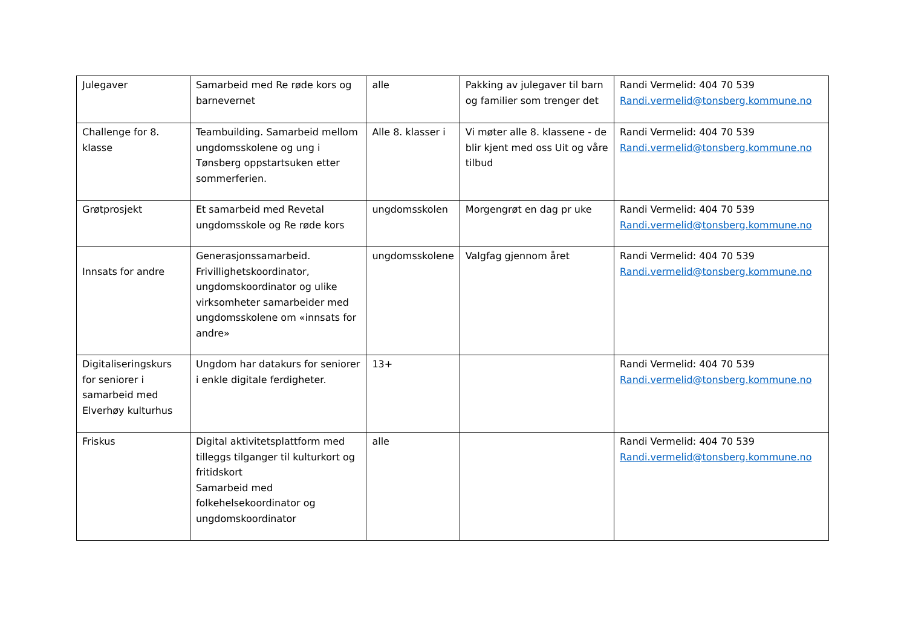| Julegaver | Samarbeid med Re røde kors og barnevernet | alle | Pakking av julegaver til barn og familier som trenger det | Randi Vermelid: 404 70 539 Randi.vermelid@tonsberg.kommune.no |
| Challenge for 8. klasse | Teambuilding. Samarbeid mellom ungdomsskolene og ung i Tønsberg oppstartsuken etter sommerferien. | Alle 8. klasser i | Vi møter alle 8. klassene - de blir kjent med oss Uit og våre tilbud | Randi Vermelid: 404 70 539 Randi.vermelid@tonsberg.kommune.no |
| Grøtprosjekt | Et samarbeid med Revetal ungdomsskole og Re røde kors | ungdomsskolen | Morgengrøt en dag pr uke | Randi Vermelid: 404 70 539 Randi.vermelid@tonsberg.kommune.no |
| Innsats for andre | Generasjonssamarbeid. Frivillighetskoordinator, ungdomskoordinator og ulike virksomheter samarbeider med ungdomsskolene om «innsats for andre» | ungdomsskolene | Valgfag gjennom året | Randi Vermelid: 404 70 539 Randi.vermelid@tonsberg.kommune.no |
| Digitaliseringskurs for seniorer i samarbeid med Elverhøy kulturhus | Ungdom har datakurs for seniorer i enkle digitale ferdigheter. | 13+ | | Randi Vermelid: 404 70 539 Randi.vermelid@tonsberg.kommune.no |
| Friskus | Digital aktivitetsplattform med tilleggs tilganger til kulturkort og fritidskort Samarbeid med folkehelsekoordinator og ungdomskoordinator | alle | | Randi Vermelid: 404 70 539 Randi.vermelid@tonsberg.kommune.no |